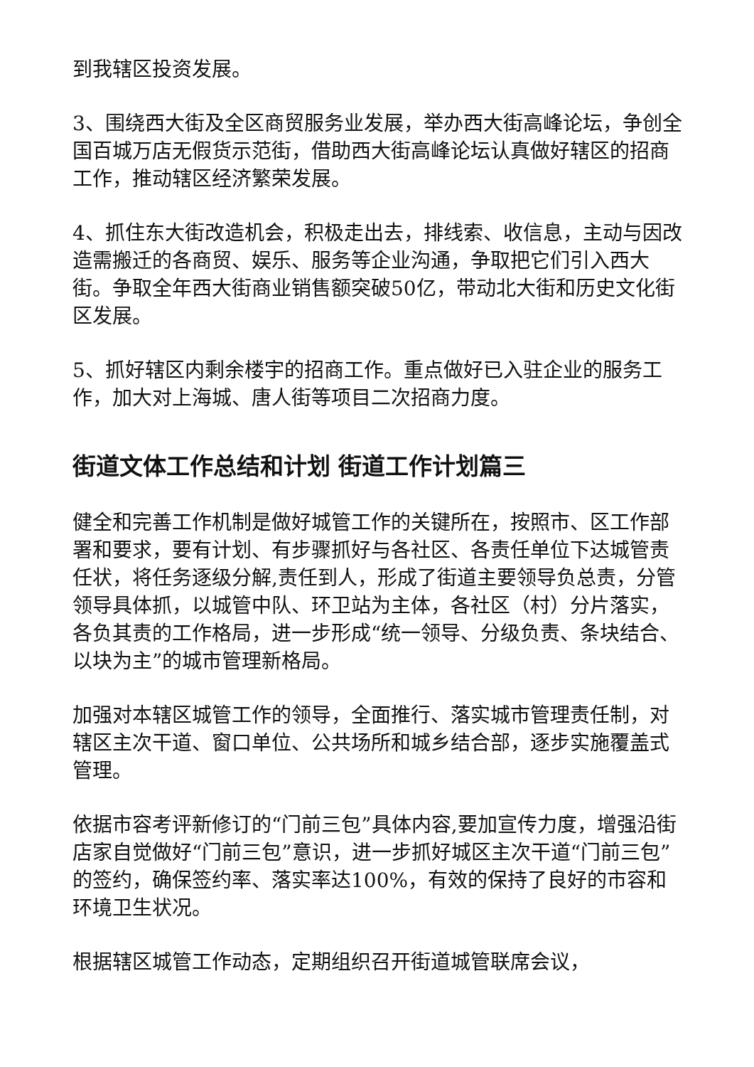到我辖区投资发展。
3、围绕西大街及全区商贸服务业发展，举办西大街高峰论坛，争创全国百城万店无假货示范街，借助西大街高峰论坛认真做好辖区的招商工作，推动辖区经济繁荣发展。
4、抓住东大街改造机会，积极走出去，排线索、收信息，主动与因改造需搬迁的各商贸、娱乐、服务等企业沟通，争取把它们引入西大街。争取全年西大街商业销售额突破50亿，带动北大街和历史文化街区发展。
5、抓好辖区内剩余楼宇的招商工作。重点做好已入驻企业的服务工作，加大对上海城、唐人街等项目二次招商力度。
街道文体工作总结和计划 街道工作计划篇三
健全和完善工作机制是做好城管工作的关键所在，按照市、区工作部署和要求，要有计划、有步骤抓好与各社区、各责任单位下达城管责任状，将任务逐级分解,责任到人，形成了街道主要领导负总责，分管领导具体抓，以城管中队、环卫站为主体，各社区（村）分片落实，各负其责的工作格局，进一步形成“统一领导、分级负责、条块结合、以块为主”的城市管理新格局。
加强对本辖区城管工作的领导，全面推行、落实城市管理责任制，对辖区主次干道、窗口单位、公共场所和城乡结合部，逐步实施覆盖式管理。
依据市容考评新修订的“门前三包”具体内容,要加宣传力度，增强沿街店家自觉做好“门前三包”意识，进一步抓好城区主次干道“门前三包”的签约，确保签约率、落实率达100%，有效的保持了良好的市容和环境卫生状况。
根据辖区城管工作动态，定期组织召开街道城管联席会议，